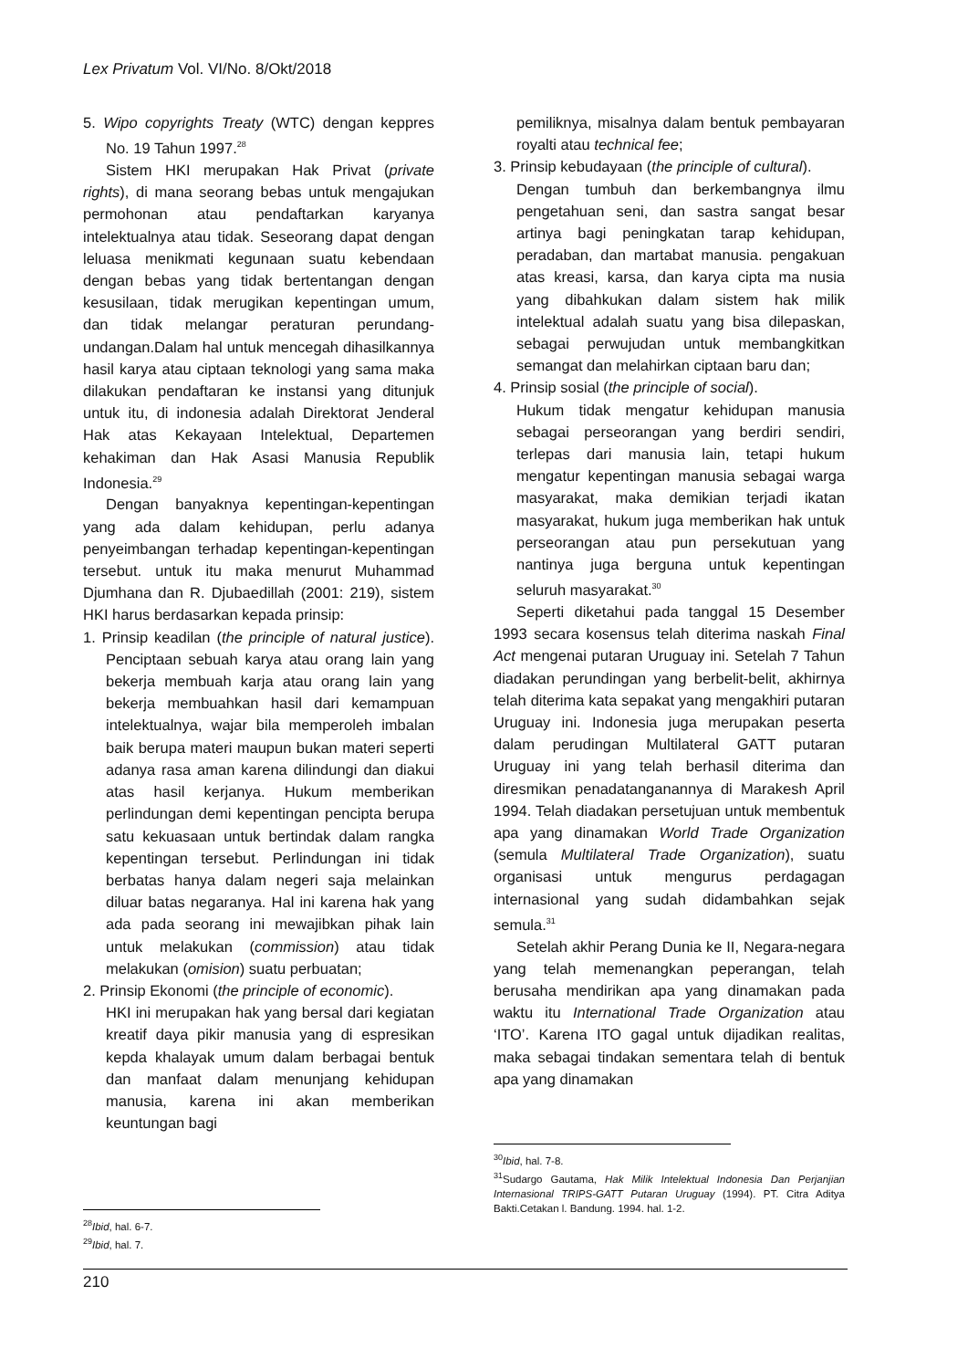Lex Privatum Vol. VI/No. 8/Okt/2018
5. Wipo copyrights Treaty (WTC) dengan keppres No. 19 Tahun 1997.<sup>28</sup>
Sistem HKI merupakan Hak Privat (private rights), di mana seorang bebas untuk mengajukan permohonan atau pendaftarkan karyanya intelektualnya atau tidak. Seseorang dapat dengan leluasa menikmati kegunaan suatu kebendaan dengan bebas yang tidak bertentangan dengan kesusilaan, tidak merugikan kepentingan umum, dan tidak melangar peraturan perundang-undangan.Dalam hal untuk mencegah dihasilkannya hasil karya atau ciptaan teknologi yang sama maka dilakukan pendaftaran ke instansi yang ditunjuk untuk itu, di indonesia adalah Direktorat Jenderal Hak atas Kekayaan Intelektual, Departemen kehakiman dan Hak Asasi Manusia Republik Indonesia.<sup>29</sup>
Dengan banyaknya kepentingan-kepentingan yang ada dalam kehidupan, perlu adanya penyeimbangan terhadap kepentingan-kepentingan tersebut. untuk itu maka menurut Muhammad Djumhana dan R. Djubaedillah (2001: 219), sistem HKI harus berdasarkan kepada prinsip:
1. Prinsip keadilan (the principle of natural justice). Penciptaan sebuah karya atau orang lain yang bekerja membuah karja atau orang lain yang bekerja membuahkan hasil dari kemampuan intelektualnya, wajar bila memperoleh imbalan baik berupa materi maupun bukan materi seperti adanya rasa aman karena dilindungi dan diakui atas hasil kerjanya. Hukum memberikan perlindungan demi kepentingan pencipta berupa satu kekuasaan untuk bertindak dalam rangka kepentingan tersebut. Perlindungan ini tidak berbatas hanya dalam negeri saja melainkan diluar batas negaranya. Hal ini karena hak yang ada pada seorang ini mewajibkan pihak lain untuk melakukan (commission) atau tidak melakukan (omision) suatu perbuatan;
2. Prinsip Ekonomi (the principle of economic).
HKI ini merupakan hak yang bersal dari kegiatan kreatif daya pikir manusia yang di espresikan kepda khalayak umum dalam berbagai bentuk dan manfaat dalam menunjang kehidupan manusia, karena ini akan memberikan keuntungan bagi
<sup>28</sup> Ibid, hal. 6-7.
<sup>29</sup> Ibid, hal. 7.
pemiliknya, misalnya dalam bentuk pembayaran royalti atau technical fee;
3. Prinsip kebudayaan (the principle of cultural).
Dengan tumbuh dan berkembangnya ilmu pengetahuan seni, dan sastra sangat besar artinya bagi peningkatan tarap kehidupan, peradaban, dan martabat manusia. pengakuan atas kreasi, karsa, dan karya cipta ma nusia yang dibahkukan dalam sistem hak milik intelektual adalah suatu yang bisa dilepaskan, sebagai perwujudan untuk membangkitkan semangat dan melahirkan ciptaan baru dan;
4. Prinsip sosial (the principle of social).
Hukum tidak mengatur kehidupan manusia sebagai perseorangan yang berdiri sendiri, terlepas dari manusia lain, tetapi hukum mengatur kepentingan manusia sebagai warga masyarakat, maka demikian terjadi ikatan masyarakat, hukum juga memberikan hak untuk perseorangan atau pun persekutuan yang nantinya juga berguna untuk kepentingan seluruh masyarakat.<sup>30</sup>
Seperti diketahui pada tanggal 15 Desember 1993 secara kosensus telah diterima naskah Final Act mengenai putaran Uruguay ini. Setelah 7 Tahun diadakan perundingan yang berbelit-belit, akhirnya telah diterima kata sepakat yang mengakhiri putaran Uruguay ini. Indonesia juga merupakan peserta dalam perudingan Multilateral GATT putaran Uruguay ini yang telah berhasil diterima dan diresmikan penadatanganannya di Marakesh April 1994. Telah diadakan persetujuan untuk membentuk apa yang dinamakan World Trade Organization (semula Multilateral Trade Organization), suatu organisasi untuk mengurus perdagagan internasional yang sudah didambahkan sejak semula.<sup>31</sup>
Setelah akhir Perang Dunia ke II, Negara-negara yang telah memenangkan peperangan, telah berusaha mendirikan apa yang dinamakan pada waktu itu International Trade Organization atau ‘ITO’. Karena ITO gagal untuk dijadikan realitas, maka sebagai tindakan sementara telah di bentuk apa yang dinamakan
<sup>30</sup> Ibid, hal. 7-8.
<sup>31</sup> Sudargo Gautama, Hak Milik Intelektual Indonesia Dan Perjanjian Internasional TRIPS-GATT Putaran Uruguay (1994). PT. Citra Aditya Bakti.Cetakan l. Bandung. 1994. hal. 1-2.
210